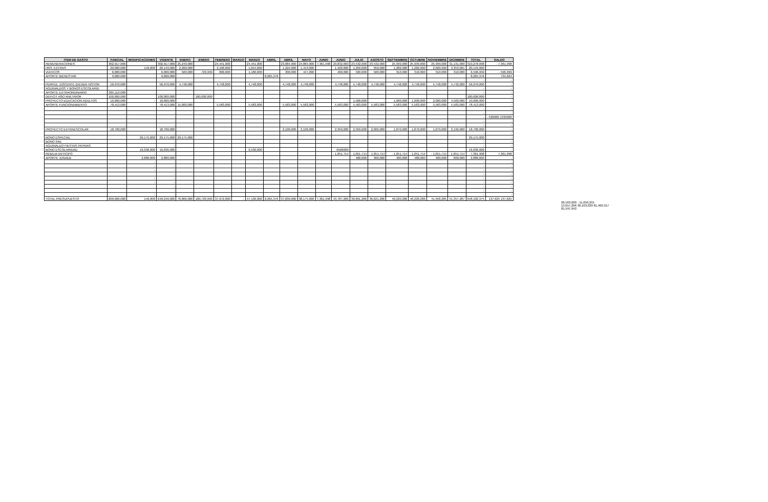| ITEM DE GASTO | P.INICIAL | MODIFICACIONES | VIGENTE | ENERO | ENERO | FEBRERO | MARZO | MARZO | ABRIL | ABRIL | MAYO | JUNIO | JUNIO | JULIO | AGOSTO | SEPTIEMBRE | OCTUBRE | NOVIEMBRE | DICIMBRE | TOTAL | SALDO |
| --- | --- | --- | --- | --- | --- | --- | --- | --- | --- | --- | --- | --- | --- | --- | --- | --- | --- | --- | --- | --- | --- |
| REMUNERACIONES | 302,917,000 | | 302,917,000 | 25,243,000 | | 24,441,000 | | 24,441,000 | | 23,884,000 | 24,884,000 | 7,361,998 | 23,832,000 | 23,532,000 | 23,532,000 | 25,999,000 | 25,999,000 | 25,999,000 | 31,131,000 | 310,278,998 | - 7,361,998 |
| HRS. EXTRAS | 20,000,000 | 149,000 | 20,149,000 | 2,200,000 | | 2,100,000 | | 1,654,000 | | 1,224,000 | 1,413,000 | | 1,420,000 | 1,250,000 | 950,000 | 1,282,000 | 1,282,000 | 2,020,999 | 3,353,001 | 20,149,000 | - |
| VIATICOS | 6,000,000 | | 6,000,000 | 500,000 | 729,999 | 800,000 | | 1,180,000 | | 300,000 | 447,000 | | 400,000 | 500,000 | 500,000 | 310,000 | 310,000 | 310,000 | 310,000 | 6,596,999 | - 596,999 |
| APORTE BIENESTAR | 9,000,000 | | 9,000,000 | | | | | | 8,265,376 | | | | | | | | | | | 8,265,376 | 734,624 |
| | | | - | | | | | | | | | | | | | | | | | - | - |
| PERFEE. DOCENTE (DEUDA HISTOR | 56,970,000 | | 56,970,000 | 4,748,000 | | 4,748,000 | | 4,748,000 | | 4,748,000 | 4,748,000 | | 4,748,000 | 4,748,000 | 4,748,000 | 4,748,000 | 4,748,000 | 4,748,000 | 4,742,000 | 56,970,000 | - |
| AGUINALDOS Y BONOS ESCOLARID | - | | - | | | | | | | | | | | | | | | | | - | - |
| APORTE EXTRAORDINARIO | 205,113,000 | | | | | | | | | | | | | | | | | | | - | - |
| DEFICIT AÑO ANETRIOR | 100,000,000 | | 100,000,000 | - | 100,000,000 | | | | | | | | | | | | | | | 100,000,000 | - |
| PROYECTO EDUCACION ADULTOS | 10,000,000 | - | 10,000,000 | | | | | - | | - | - | | - | 1,500,000 | - | 1,000,000 | 1,000,000 | 2,000,000 | 4,500,000 | 10,000,000 | - |
| APORTE FUNCIONAMIENTO | 78,413,000 | | 78,413,000 | 15,000,000 | | 5,583,000 | | 5,583,000 | | 5,583,000 | 5,583,000 | | 5,583,000 | 5,583,000 | 5,583,000 | 5,583,000 | 5,583,000 | 5,583,000 | 5,583,000 | 78,413,000 | - |
| | - | | - | | | | | | | | | | | | | | | | | - | - |
| | - | | - | | | | | | | | | | | | | | | | | - | - |
| | - | | - | | | | | | | | | | | | | | | | | - | - 526000 1335060 |
| | - | | - | | | | | | | | | | | | | | | | | - | - |
| | - | | - | | | | | | | | | | | | | | | | | - | - |
| PROYECTO EXTRAESCOLAR | 18,700,000 | | 18,700,000 | | | | | - | | 2,100,000 | 2,100,000 | | 2,350,000 | 2,350,000 | 2,000,000 | 1,870,000 | 1,870,000 | 1,870,000 | 2,190,000 | 18,700,000 | - |
| | | | - | | | | | | | | | | | | | | | | | - | - |
| BONO ESPECIAL | | 29,175,000 | 29,175,000 | 29,175,000 | | | | | | | | | | | | | | | | 29,175,000 | - |
| BONO SAE | | | - | | | | | | | | | | | | | | | | | - | - |
| AGUINALDO FIESTAS PATRIAS | | | - | | | | | | | | | | | | | | | | | - | - |
| BONO ESCOLARIDAD | | 16,036,000 | 16,036,000 | | | | | 9,530,000 | | | | | 6506000 | | | | | | | 16,036,000 | - |
| REBAJA ANTICIPO | | - | - | | | | | | | | | | - 1,051,714 | - 1,051,714 | - 1,051,714 | - 1,051,714 | - 1,051,714 | - 1,051,714 | - 1,051,714 | - 7,361,998 | 7,361,998 |
| APORTE JUNAEB | | 2,880,000 | 2,880,000 | | | | | | | | | | | 480,000 | 360,000 | 480,000 | 480,000 | 480,000 | 600,000 | 2,880,000 | - |
| | | - | - | | | | | | | | | | | | | | | | | - | - |
| | | - | - | | | | | | | | | | | | | | | | | - | - |
| | | - | - | | | | | | | | | | | | | | | | | - | - |
| | | | - | | | | | | | | | | | | | | | | | - | - |
| | | - | - | | | | | | | | | | | | | | | | | - | - |
| | | - | - | | | | | | | | | | | | | | | | | - | - |
| | | | - | | | | | | | | | | | | | | | | | - | - |
| | | | - | | | | | | | | | | | | | | | | | - | - |
| | | - | - | | | | | | | | | | | | | | | | | - | - |
| TOTAL PRESUPUESTO | 600,000,000 | 149,000 | 648,240,000 | 76,866,000 | 100,729,999 | 37,672,000 | - | 47,136,000 | 8,265,376 | 37,839,000 | 38,175,000 | 7,361,998 | 43,787,286 | 38,891,286 | 36,621,286 | 40,220,286 | 40,220,286 | 41,958,285 | 51,357,287 | 648,102,375 | 137,625 137,625 |
26,563,000 - 11,656,255
13,657,266 30,103,030 81,460,317
81,597,942